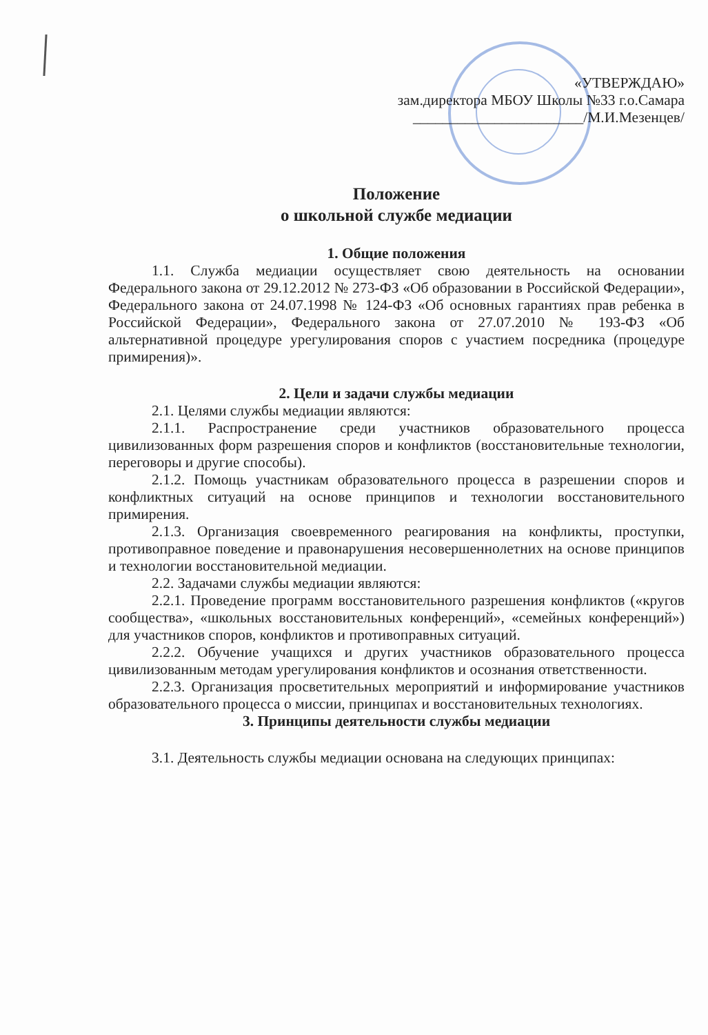«УТВЕРЖДАЮ»
зам.директора МБОУ Школы №33 г.о.Самара
_______________________/М.И.Мезенцев/
Положение
о школьной службе медиации
1. Общие положения
1.1. Служба медиации осуществляет свою деятельность на основании Федерального закона от 29.12.2012 № 273-ФЗ «Об образовании в Российской Федерации», Федерального закона от 24.07.1998 № 124-ФЗ «Об основных гарантиях прав ребенка в Российской Федерации», Федерального закона от 27.07.2010 № 193-ФЗ «Об альтернативной процедуре урегулирования споров с участием посредника (процедуре примирения)».
2. Цели и задачи службы медиации
2.1. Целями службы медиации являются:
2.1.1. Распространение среди участников образовательного процесса цивилизованных форм разрешения споров и конфликтов (восстановительные технологии, переговоры и другие способы).
2.1.2. Помощь участникам образовательного процесса в разрешении споров и конфликтных ситуаций на основе принципов и технологии восстановительного примирения.
2.1.3. Организация своевременного реагирования на конфликты, проступки, противоправное поведение и правонарушения несовершеннолетних на основе принципов и технологии восстановительной медиации.
2.2. Задачами службы медиации являются:
2.2.1. Проведение программ восстановительного разрешения конфликтов («кругов сообщества», «школьных восстановительных конференций», «семейных конференций») для участников споров, конфликтов и противоправных ситуаций.
2.2.2. Обучение учащихся и других участников образовательного процесса цивилизованным методам урегулирования конфликтов и осознания ответственности.
2.2.3. Организация просветительных мероприятий и информирование участников образовательного процесса о миссии, принципах и восстановительных технологиях.
3. Принципы деятельности службы медиации
3.1. Деятельность службы медиации основана на следующих принципах: